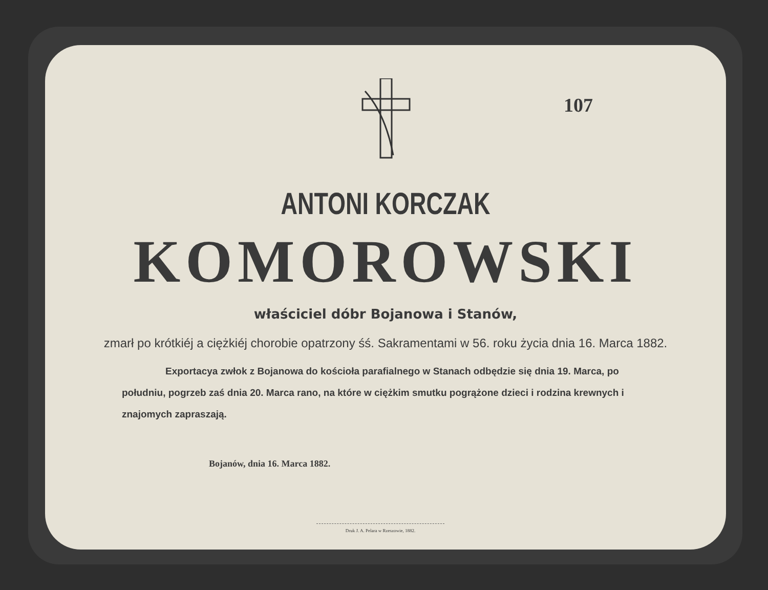107
ANTONI KORCZAK
KOMOROWSKI
właściciel dóbr Bojanowa i Stanów,
zmarł po krótkiéj a ciężkiéj chorobie opatrzony śś. Sakramentami w 56. roku życia dnia 16. Marca 1882.
Exportacya zwłok z Bojanowa do kościoła parafialnego w Stanach odbędzie się dnia 19. Marca, po południu, pogrzeb zaś dnia 20. Marca rano, na które w ciężkim smutku pogrążone dzieci i rodzina krewnych i znajomych zapraszają.
Bojanów, dnia 16. Marca 1882.
Druk J. A. Pelara w Rzeszowie, 1882.